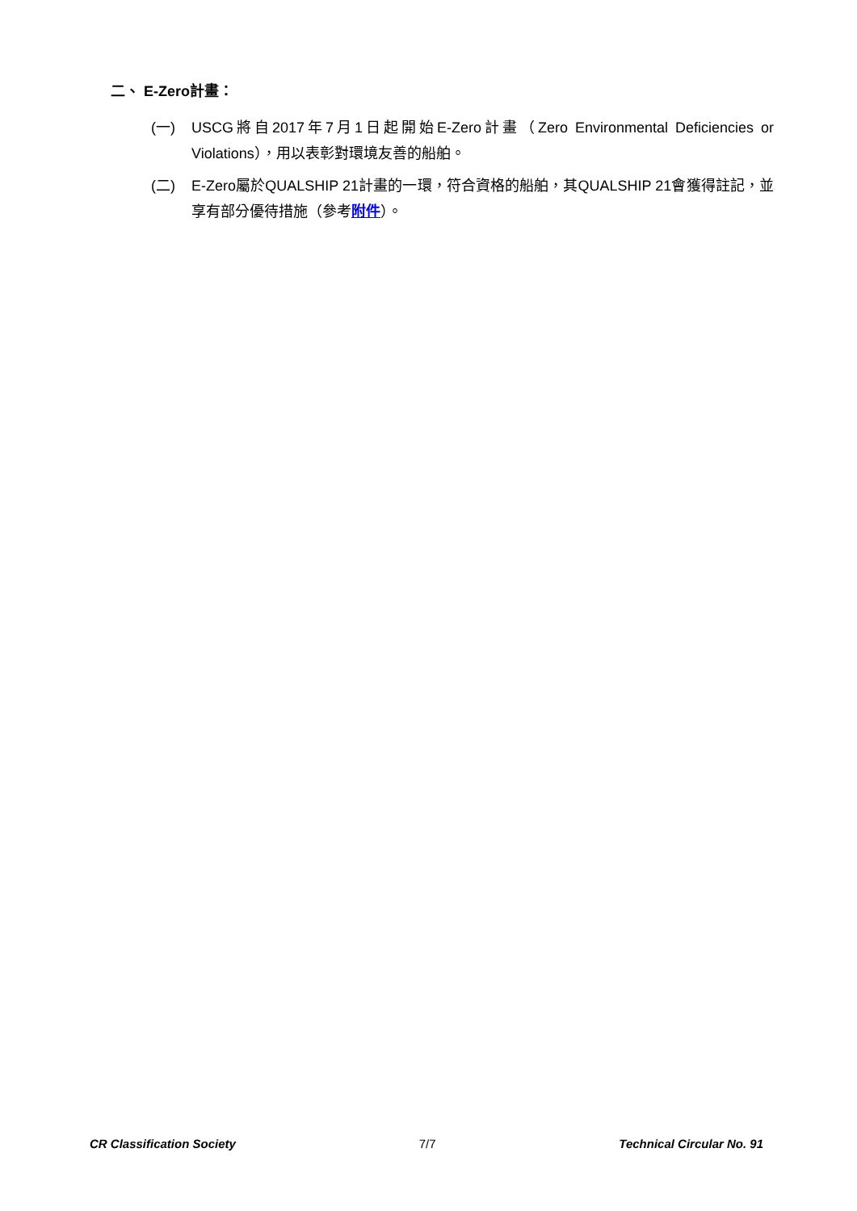二、 E-Zero計畫：
(一) USCG將自2017年7月1日起開始E-Zero計畫（Zero Environmental Deficiencies or Violations），用以表彰對環境友善的船舶。
(二) E-Zero屬於QUALSHIP 21計畫的一環，符合資格的船舶，其QUALSHIP 21會獲得註記，並享有部分優待措施（參考附件）。
CR Classification Society 7/7 Technical Circular No. 91